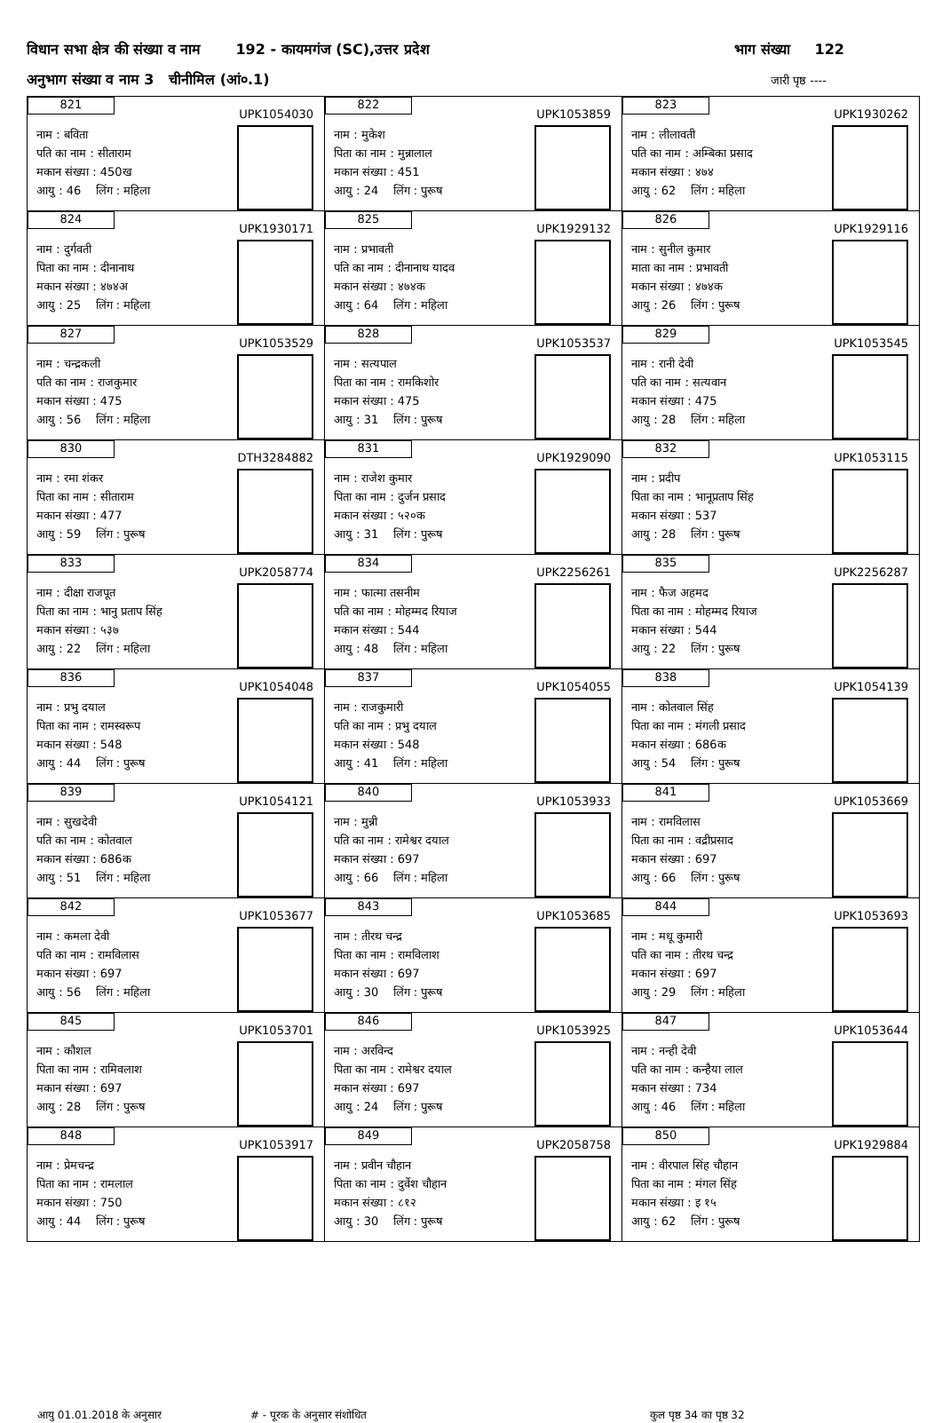विधान सभा क्षेत्र की संख्या व नाम 192 - कायमगंज (SC),उत्तर प्रदेश भाग संख्या 122
अनुभाग संख्या व नाम 3 चीनीमिल (आं०.1) जारी पृष्ठ ----
| 821 UPK1054030 नाम : बविता पति का नाम : सीताराम मकान संख्या : 450ख आयु : 46 लिंग : महिला | 822 UPK1053859 नाम : मुकेश पिता का नाम : मुन्नालाल मकान संख्या : 451 आयु : 24 लिंग : पुरूष | 823 UPK1930262 नाम : लीलावती पति का नाम : अम्बिका प्रसाद मकान संख्या : ४७४ आयु : 62 लिंग : महिला |
| 824 UPK1930171 नाम : दुर्गवती पिता का नाम : दीनानाथ मकान संख्या : ४७४अ आयु : 25 लिंग : महिला | 825 UPK1929132 नाम : प्रभावती पति का नाम : दीनानाथ यादव मकान संख्या : ४७४क आयु : 64 लिंग : महिला | 826 UPK1929116 नाम : सुनील कुमार माता का नाम : प्रभावती मकान संख्या : ४७४क आयु : 26 लिंग : पुरूष |
| 827 UPK1053529 नाम : चन्द्रकली पति का नाम : राजकुमार मकान संख्या : 475 आयु : 56 लिंग : महिला | 828 UPK1053537 नाम : सत्यपाल पिता का नाम : रामकिशोर मकान संख्या : 475 आयु : 31 लिंग : पुरूष | 829 UPK1053545 नाम : रानी देवी पति का नाम : सत्यवान मकान संख्या : 475 आयु : 28 लिंग : महिला |
| 830 DTH3284882 नाम : रमा शंकर पिता का नाम : सीताराम मकान संख्या : 477 आयु : 59 लिंग : पुरूष | 831 UPK1929090 नाम : राजेश कुमार पिता का नाम : दुर्जन प्रसाद मकान संख्या : ५२०क आयु : 31 लिंग : पुरूष | 832 UPK1053115 नाम : प्रदीप पिता का नाम : भानूप्रताप सिंह मकान संख्या : 537 आयु : 28 लिंग : पुरूष |
| 833 UPK2058774 नाम : दीक्षा राजपूत पिता का नाम : भानु प्रताप सिंह मकान संख्या : ५३७ आयु : 22 लिंग : महिला | 834 UPK2256261 नाम : फात्मा तसनीम पति का नाम : मोहम्मद रियाज मकान संख्या : 544 आयु : 48 लिंग : महिला | 835 UPK2256287 नाम : फैज अहमद पिता का नाम : मोहम्मद रियाज मकान संख्या : 544 आयु : 22 लिंग : पुरूष |
| 836 UPK1054048 नाम : प्रभु दयाल पिता का नाम : रामस्वरूप मकान संख्या : 548 आयु : 44 लिंग : पुरूष | 837 UPK1054055 नाम : राजकुमारी पति का नाम : प्रभु दयाल मकान संख्या : 548 आयु : 41 लिंग : महिला | 838 UPK1054139 नाम : कोतवाल सिंह पिता का नाम : मंगली प्रसाद मकान संख्या : 686क आयु : 54 लिंग : पुरूष |
| 839 UPK1054121 नाम : सुखदेवी पति का नाम : कोतवाल मकान संख्या : 686क आयु : 51 लिंग : महिला | 840 UPK1053933 नाम : मुन्नी पति का नाम : रामेश्वर दयाल मकान संख्या : 697 आयु : 66 लिंग : महिला | 841 UPK1053669 नाम : रामविलास पिता का नाम : वद्रीप्रसाद मकान संख्या : 697 आयु : 66 लिंग : पुरूष |
| 842 UPK1053677 नाम : कमला देवी पति का नाम : रामविलास मकान संख्या : 697 आयु : 56 लिंग : महिला | 843 UPK1053685 नाम : तीरथ चन्द्र पिता का नाम : रामविलाश मकान संख्या : 697 आयु : 30 लिंग : पुरूष | 844 UPK1053693 नाम : मधू कुमारी पति का नाम : तीरथ चन्द्र मकान संख्या : 697 आयु : 29 लिंग : महिला |
| 845 UPK1053701 नाम : कौशल पिता का नाम : रामिवलाश मकान संख्या : 697 आयु : 28 लिंग : पुरूष | 846 UPK1053925 नाम : अरविन्द पिता का नाम : रामेश्वर दयाल मकान संख्या : 697 आयु : 24 लिंग : पुरूष | 847 UPK1053644 नाम : नन्ही देवी पति का नाम : कन्हैया लाल मकान संख्या : 734 आयु : 46 लिंग : महिला |
| 848 UPK1053917 नाम : प्रेमचन्द्र पिता का नाम : रामलाल मकान संख्या : 750 आयु : 44 लिंग : पुरूष | 849 UPK2058758 नाम : प्रवीन चौहान पिता का नाम : दुर्वेश चौहान मकान संख्या : ८१२ आयु : 30 लिंग : पुरूष | 850 UPK1929884 नाम : वीरपाल सिंह चौहान पिता का नाम : मंगल सिंह मकान संख्या : इ १५ आयु : 62 लिंग : पुरूष |
आयु 01.01.2018 के अनुसार # - पूरक के अनुसार संशोधित कुल पृष्ठ 34 का पृष्ठ 32